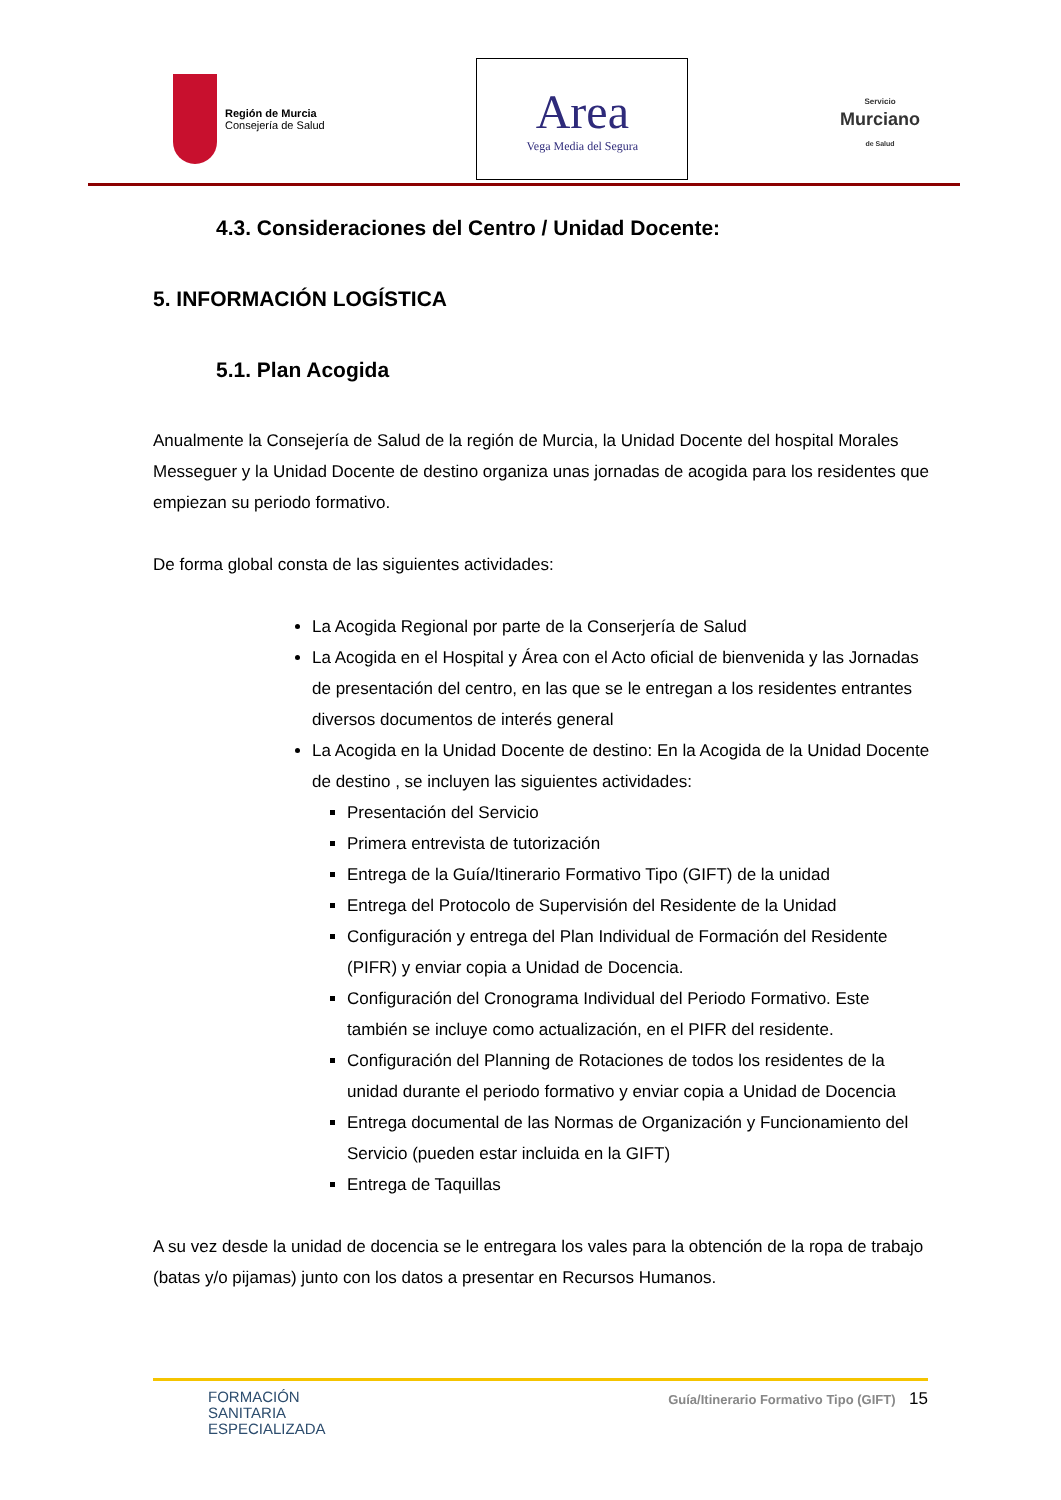Región de Murcia
Consejería de Salud
Area
Vega Media del Segura
Servicio
Murciano
de Salud
4.3. Consideraciones del Centro / Unidad Docente:
5. INFORMACIÓN LOGÍSTICA
5.1. Plan Acogida
Anualmente la Consejería de Salud de la región de Murcia, la Unidad Docente del hospital Morales Messeguer y la Unidad Docente de destino organiza unas jornadas de acogida para los residentes que empiezan su periodo formativo.
De forma global consta de las siguientes actividades:
La Acogida Regional por parte de la Conserjería de Salud
La Acogida en el Hospital y Área con el Acto oficial de bienvenida y las Jornadas de presentación del centro, en las que se le entregan a los residentes entrantes diversos documentos de interés general
La Acogida en la Unidad Docente de destino: En la Acogida de la Unidad Docente de destino , se incluyen las siguientes actividades:
Presentación del Servicio
Primera entrevista de tutorización
Entrega de la Guía/Itinerario Formativo Tipo (GIFT) de la unidad
Entrega del Protocolo de Supervisión del Residente de la Unidad
Configuración y entrega del Plan Individual de Formación del Residente (PIFR) y enviar copia a Unidad de Docencia.
Configuración del Cronograma Individual del Periodo Formativo. Este también se incluye como actualización, en el PIFR del residente.
Configuración del Planning de Rotaciones de todos los residentes de la unidad durante el periodo formativo y enviar copia a Unidad de Docencia
Entrega documental de las Normas de Organización y Funcionamiento del Servicio (pueden estar incluida en la GIFT)
Entrega de Taquillas
A su vez desde la unidad de docencia se le entregara los vales para la obtención de la ropa de trabajo (batas y/o pijamas) junto con los datos a presentar en Recursos Humanos.
FORMACIÓN
SANITARIA
ESPECIALIZADA
Guía/Itinerario Formativo Tipo (GIFT) 15